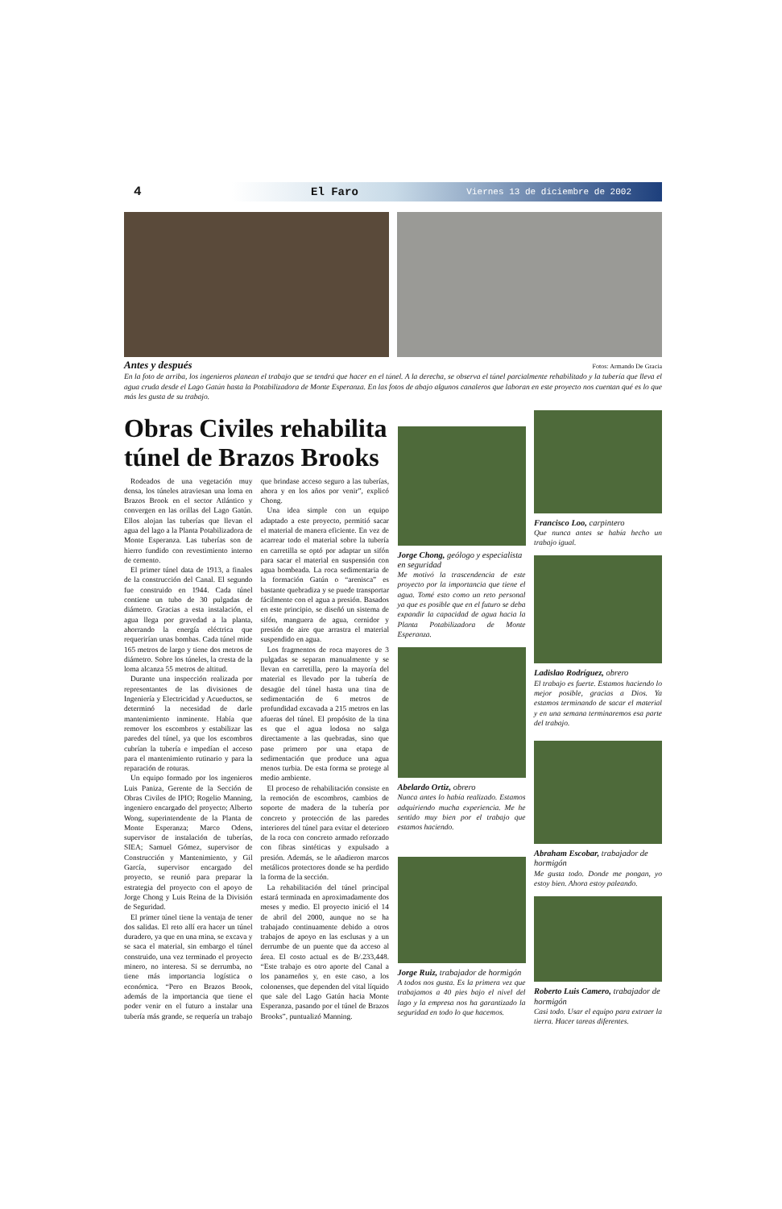4 El Faro Viernes 13 de diciembre de 2002
Antes y después Fotos: Armando De Gracia
En la foto de arriba, los ingenieros planean el trabajo que se tendrá que hacer en el túnel. A la derecha, se observa el túnel parcialmente rehabilitado y la tubería que lleva el agua cruda desde el Lago Gatún hasta la Potabilizadora de Monte Esperanza. En las fotos de abajo algunos canaleros que laboran en este proyecto nos cuentan qué es lo que más les gusta de su trabajo.
Obras Civiles rehabilita túnel de Brazos Brooks
Rodeados de una vegetación muy densa, los túneles atraviesan una loma en Brazos Brook en el sector Atlántico y convergen en las orillas del Lago Gatún. Ellos alojan las tuberías que llevan el agua del lago a la Planta Potabilizadora de Monte Esperanza. Las tuberías son de hierro fundido con revestimiento interno de cemento.
El primer túnel data de 1913, a finales de la construcción del Canal. El segundo fue construido en 1944. Cada túnel contiene un tubo de 30 pulgadas de diámetro. Gracias a esta instalación, el agua llega por gravedad a la planta, ahorrando la energía eléctrica que requerirían unas bombas. Cada túnel mide 165 metros de largo y tiene dos metros de diámetro. Sobre los túneles, la cresta de la loma alcanza 55 metros de altitud.
Durante una inspección realizada por representantes de las divisiones de Ingeniería y Electricidad y Acueductos, se determinó la necesidad de darle mantenimiento inminente. Había que remover los escombros y estabilizar las paredes del túnel, ya que los escombros cubrían la tubería e impedían el acceso para el mantenimiento rutinario y para la reparación de roturas.
Un equipo formado por los ingenieros Luis Paniza, Gerente de la Sección de Obras Civiles de IPIO; Rogelio Manning, ingeniero encargado del proyecto; Alberto Wong, superintendente de la Planta de Monte Esperanza; Marco Odens, supervisor de instalación de tuberías, SIEA; Samuel Gómez, supervisor de Construcción y Mantenimiento, y Gil García, supervisor encargado del proyecto, se reunió para preparar la estrategia del proyecto con el apoyo de Jorge Chong y Luis Reina de la División de Seguridad.
El primer túnel tiene la ventaja de tener dos salidas. El reto allí era hacer un túnel duradero, ya que en una mina, se excava y se saca el material, sin embargo el túnel construido, una vez terminado el proyecto minero, no interesa. Si se derrumba, no tiene más importancia logística o económica. “Pero en Brazos Brook, además de la importancia que tiene el poder venir en el futuro a instalar una tubería más grande, se requería un trabajo que brindase acceso seguro a las tuberías, ahora y en los años por venir”, explicó Chong.
Una idea simple con un equipo adaptado a este proyecto, permitió sacar el material de manera eficiente. En vez de acarrear todo el material sobre la tubería en carretilla se optó por adaptar un sifón para sacar el material en suspensión con agua bombeada. La roca sedimentaria de la formación Gatún o “arenisca” es bastante quebradiza y se puede transportar fácilmente con el agua a presión. Basados en este principio, se diseñó un sistema de sifón, manguera de agua, cernidor y presión de aire que arrastra el material suspendido en agua.
Los fragmentos de roca mayores de 3 pulgadas se separan manualmente y se llevan en carretilla, pero la mayoría del material es llevado por la tubería de desagüe del túnel hasta una tina de sedimentación de 6 metros de profundidad excavada a 215 metros en las afueras del túnel. El propósito de la tina es que el agua lodosa no salga directamente a las quebradas, sino que pase primero por una etapa de sedimentación que produce una agua menos turbia. De esta forma se protege al medio ambiente.
El proceso de rehabilitación consiste en la remoción de escombros, cambios de soporte de madera de la tubería por concreto y protección de las paredes interiores del túnel para evitar el deterioro de la roca con concreto armado reforzado con fibras sintéticas y expulsado a presión. Además, se le añadieron marcos metálicos protectores donde se ha perdido la forma de la sección.
La rehabilitación del túnel principal estará terminada en aproximadamente dos meses y medio. El proyecto inició el 14 de abril del 2000, aunque no se ha trabajado continuamente debido a otros trabajos de apoyo en las esclusas y a un derrumbe de un puente que da acceso al área. El costo actual es de B/.233,448. “Este trabajo es otro aporte del Canal a los panameños y, en este caso, a los colonenses, que dependen del vital líquido que sale del Lago Gatún hacia Monte Esperanza, pasando por el túnel de Brazos Brooks”, puntualizó Manning.
Jorge Chong, geólogo y especialista en seguridad
Me motivó la trascendencia de este proyecto por la importancia que tiene el agua. Tomé esto como un reto personal ya que es posible que en el futuro se deba expandir la capacidad de agua hacia la Planta Potabilizadora de Monte Esperanza.
Abelardo Ortiz, obrero
Nunca antes lo había realizado. Estamos adquiriendo mucha experiencia. Me he sentido muy bien por el trabajo que estamos haciendo.
Jorge Ruiz, trabajador de hormigón
A todos nos gusta. Es la primera vez que trabajamos a 40 pies bajo el nivel del lago y la empresa nos ha garantizado la seguridad en todo lo que hacemos.
Francisco Loo, carpintero
Que nunca antes se había hecho un trabajo igual.
Ladislao Rodríguez, obrero
El trabajo es fuerte. Estamos haciendo lo mejor posible, gracias a Dios. Ya estamos terminando de sacar el material y en una semana terminaremos esa parte del trabajo.
Abraham Escobar, trabajador de hormigón
Me gusta todo. Donde me pongan, yo estoy bien. Ahora estoy paleando.
Roberto Luis Camero, trabajador de hormigón
Casi todo. Usar el equipo para extraer la tierra. Hacer tareas diferentes.